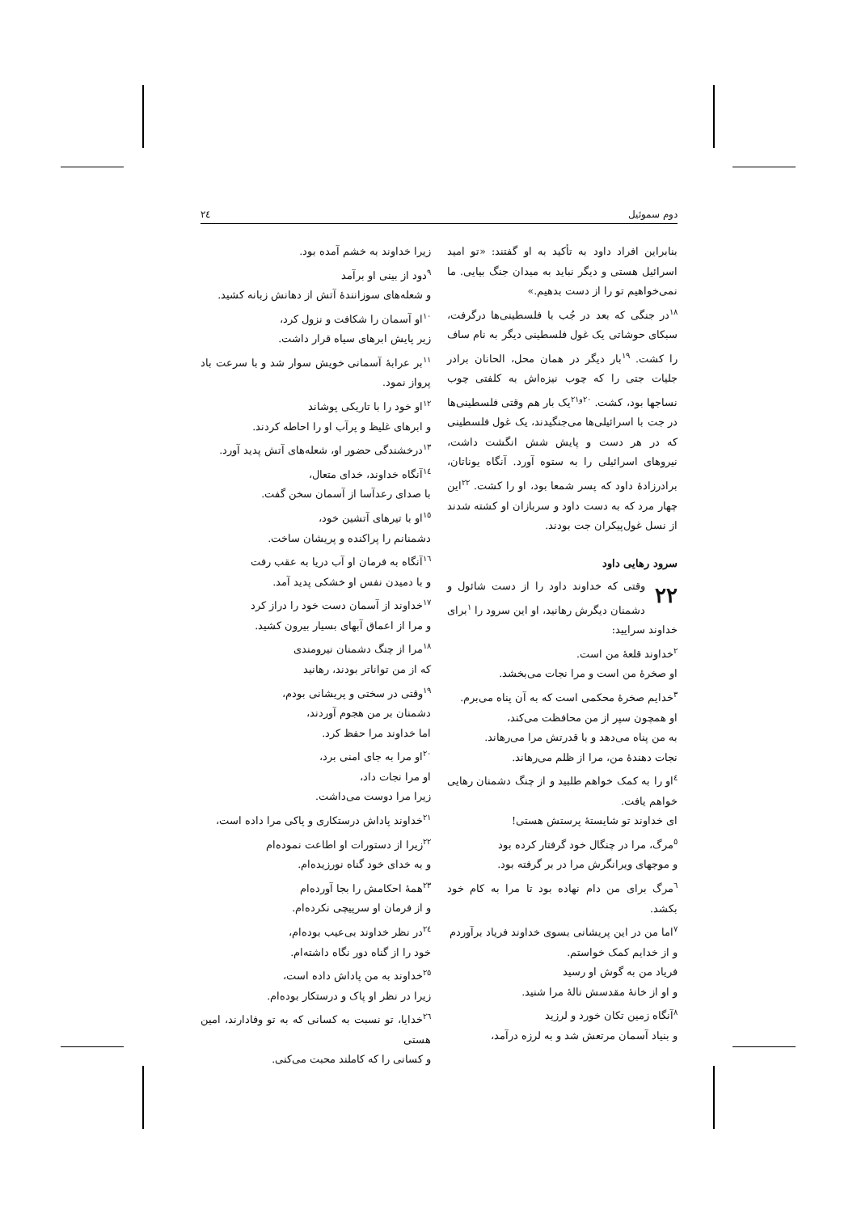دوم سموئیل ٢٤
بنابراین افراد داود به تأکید به او گفتند: «تو امید اسرائیل هستی و دیگر نباید به میدان جنگ بیایی. ما نمی‌خواهیم تو را از دست بدهیم.»
<sup>١٨</sup> در جنگی که بعد در جُب با فلسطینی‌ها درگرفت، سبکای حوشاتی یک غول فلسطینی دیگر به نام ساف را کشت. <sup>١٩</sup>بار دیگر در همان محل، الحانان برادر جلیات جتی را که چوب نیزه‌اش به کلفتی چوب نساجها بود، کشت. <sup>٢٠و٢١</sup>یک بار هم وقتی فلسطینی‌ها در جت با اسرائیلی‌ها می‌جنگیدند، یک غول فلسطینی که در هر دست و پایش شش انگشت داشت، نیروهای اسرائیلی را به ستوه آورد. آنگاه یوناتان، برادرزادهٔ داود که پسر شمعا بود، او را کشت. <sup>٢٢</sup>این چهار مرد که به دست داود و سربازان او کشته شدند از نسل غول‌پیکران جت بودند.
سرود رهایی داود
٢٢ وقتی که خداوند داود را از دست شائول و دشمنان دیگرش رهانید، او این سرود را <sup>١</sup>برای خداوند سرایید:
<sup>٢</sup> خداوند قلعهٔ من است.
او صخرهٔ من است و مرا نجات می‌بخشد.
<sup>٣</sup> خدایم صخرهٔ محکمی است که به آن پناه می‌برم.
او همچون سپر از من محافظت می‌کند،
به من پناه می‌دهد و با قدرتش مرا می‌رهاند.
نجات دهندهٔ من، مرا از ظلم می‌رهاند.
<sup>٤</sup> او را به کمک خواهم طلبید و از چنگ دشمنان رهایی خواهم یافت.
ای خداوند تو شایستهٔ پرستش هستی!
<sup>٥</sup> مرگ، مرا در چنگال خود گرفتار کرده بود
و موجهای ویرانگرش مرا در بر گرفته بود.
<sup>٦</sup> مرگ برای من دام نهاده بود تا مرا به کام خود بکشد.
<sup>٧</sup> اما من در این پریشانی بسوی خداوند فریاد برآوردم
و از خدایم کمک خواستم.
فریاد من به گوش او رسید
و او از خانهٔ مقدسش نالهٔ مرا شنید.
<sup>٨</sup> آنگاه زمین تکان خورد و لرزید
و بنیاد آسمان مرتعش شد و به لرزه درآمد،
زیرا خداوند به خشم آمده بود.
<sup>٩</sup> دود از بینی او برآمد
و شعله‌های سوزانندهٔ آتش از دهانش زبانه کشید.
<sup>١٠</sup> او آسمان را شکافت و نزول کرد،
زیر پایش ابرهای سیاه قرار داشت.
<sup>١١</sup> بر عرابهٔ آسمانی خویش سوار شد و با سرعت باد پرواز نمود.
<sup>١٢</sup> او خود را با تاریکی پوشاند
و ابرهای غلیظ و پرآب او را احاطه کردند.
<sup>١٣</sup> درخشندگی حضور او، شعله‌های آتش پدید آورد.
<sup>١٤</sup> آنگاه خداوند، خدای متعال،
با صدای رعدآسا از آسمان سخن گفت.
<sup>١٥</sup> او با تیرهای آتشین خود،
دشمنانم را پراکنده و پریشان ساخت.
<sup>١٦</sup> آنگاه به فرمان او آب دریا به عقب رفت
و با دمیدن نفس او خشکی پدید آمد.
<sup>١٧</sup> خداوند از آسمان دست خود را دراز کرد
و مرا از اعماق آبهای بسیار بیرون کشید.
<sup>١٨</sup> مرا از چنگ دشمنان نیرومندی
که از من تواناتر بودند، رهانید
<sup>١٩</sup> وقتی در سختی و پریشانی بودم،
دشمنان بر من هجوم آوردند،
اما خداوند مرا حفظ کرد.
<sup>٢٠</sup> او مرا به جای امنی برد،
او مرا نجات داد،
زیرا مرا دوست می‌داشت.
<sup>٢١</sup> خداوند پاداش درستکاری و پاکی مرا داده است،
<sup>٢٢</sup> زیرا از دستورات او اطاعت نموده‌ام
و به خدای خود گناه نورزیده‌ام.
<sup>٢٣</sup> همهٔ احکامش را بجا آورده‌ام
و از فرمان او سرپیچی نکرده‌ام.
<sup>٢٤</sup> در نظر خداوند بی‌عیب بوده‌ام،
خود را از گناه دور نگاه داشته‌ام.
<sup>٢٥</sup> خداوند به من پاداش داده است،
زیرا در نظر او پاک و درستکار بوده‌ام.
<sup>٢٦</sup> خدایا، تو نسبت به کسانی که به تو وفادارند، امین هستی
و کسانی را که کاملند محبت می‌کنی.